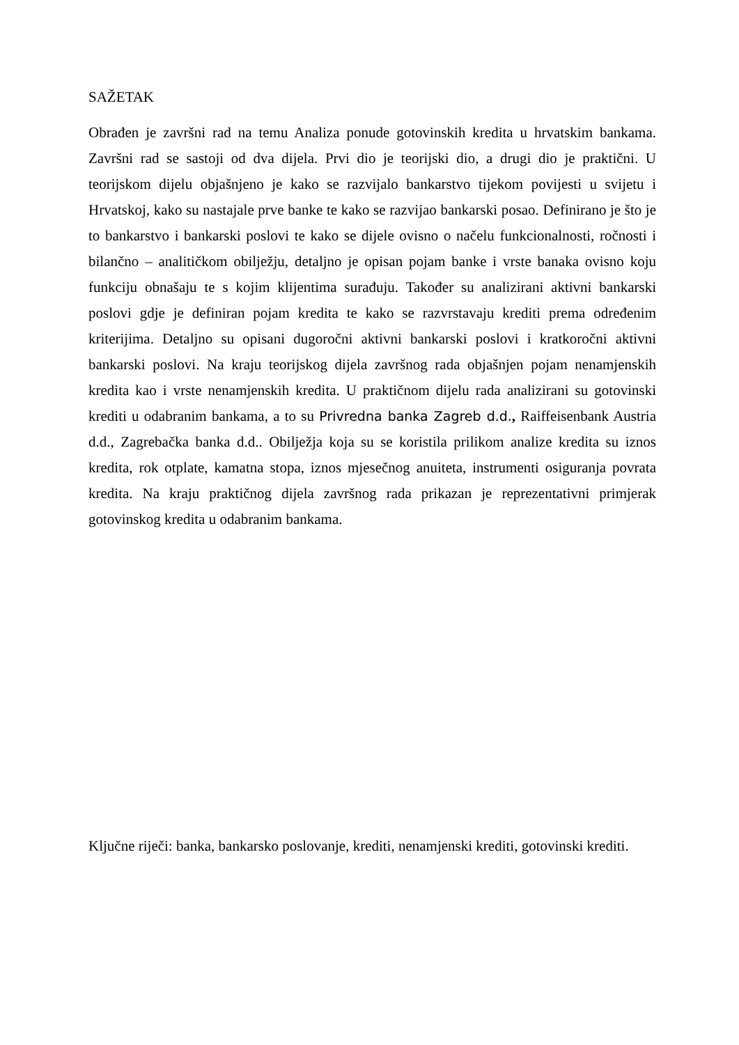SAŽETAK
Obrađen je završni rad na temu Analiza ponude gotovinskih kredita u hrvatskim bankama. Završni rad se sastoji od dva dijela. Prvi dio je teorijski dio, a drugi dio je praktični. U teorijskom dijelu objašnjeno je kako se razvijalo bankarstvo tijekom povijesti u svijetu i Hrvatskoj, kako su nastajale prve banke te kako se razvijao bankarski posao. Definirano je što je to bankarstvo i bankarski poslovi te kako se dijele ovisno o načelu funkcionalnosti, ročnosti i bilančno – analitičkom obilježju, detaljno je opisan pojam banke i vrste banaka ovisno koju funkciju obnašaju te s kojim klijentima surađuju. Također su analizirani aktivni bankarski poslovi gdje je definiran pojam kredita te kako se razvrstavaju krediti prema određenim kriterijima. Detaljno su opisani dugoročni aktivni bankarski poslovi i kratkoročni aktivni bankarski poslovi. Na kraju teorijskog dijela završnog rada objašnjen pojam nenamjenskih kredita kao i vrste nenamjenskih kredita. U praktičnom dijelu rada analizirani su gotovinski krediti u odabranim bankama, a to su Privredna banka Zagreb d.d., Raiffeisenbank Austria d.d., Zagrebačka banka d.d.. Obilježja koja su se koristila prilikom analize kredita su iznos kredita, rok otplate, kamatna stopa, iznos mjesečnog anuiteta, instrumenti osiguranja povrata kredita. Na kraju praktičnog dijela završnog rada prikazan je reprezentativni primjerak gotovinskog kredita u odabranim bankama.
Ključne riječi: banka, bankarsko poslovanje, krediti, nenamjenski krediti, gotovinski krediti.